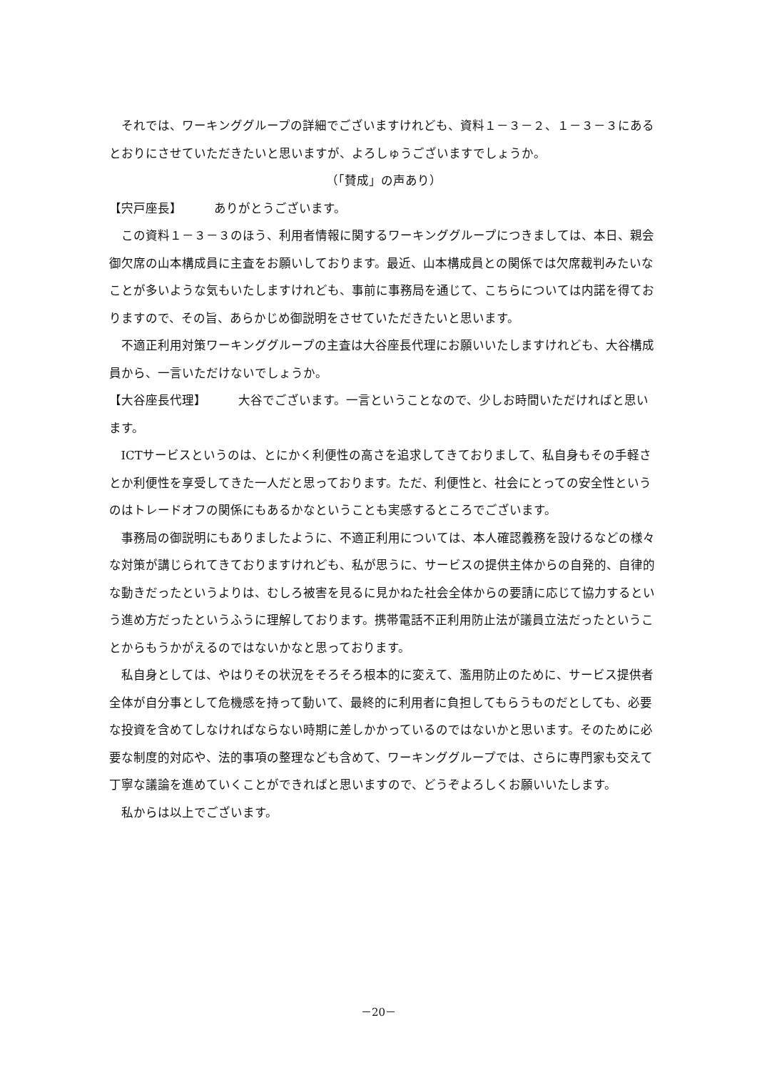それでは、ワーキンググループの詳細でございますけれども、資料１－３－２、１－３－３にあるとおりにさせていただきたいと思いますが、よろしゅうございますでしょうか。
（「賛成」の声あり）
【宍戸座長】 ありがとうございます。
この資料１－３－３のほう、利用者情報に関するワーキンググループにつきましては、本日、親会御欠席の山本構成員に主査をお願いしております。最近、山本構成員との関係では欠席裁判みたいなことが多いような気もいたしますけれども、事前に事務局を通じて、こちらについては内諾を得ておりますので、その旨、あらかじめ御説明をさせていただきたいと思います。
不適正利用対策ワーキンググループの主査は大谷座長代理にお願いいたしますけれども、大谷構成員から、一言いただけないでしょうか。
【大谷座長代理】 大谷でございます。一言ということなので、少しお時間いただければと思います。
ICTサービスというのは、とにかく利便性の高さを追求してきておりまして、私自身もその手軽さとか利便性を享受してきた一人だと思っております。ただ、利便性と、社会にとっての安全性というのはトレードオフの関係にもあるかなということも実感するところでございます。
事務局の御説明にもありましたように、不適正利用については、本人確認義務を設けるなどの様々な対策が講じられてきておりますけれども、私が思うに、サービスの提供主体からの自発的、自律的な動きだったというよりは、むしろ被害を見るに見かねた社会全体からの要請に応じて協力するという進め方だったというふうに理解しております。携帯電話不正利用防止法が議員立法だったということからもうかがえるのではないかなと思っております。
私自身としては、やはりその状況をそろそろ根本的に変えて、濫用防止のために、サービス提供者全体が自分事として危機感を持って動いて、最終的に利用者に負担してもらうものだとしても、必要な投資を含めてしなければならない時期に差しかかっているのではないかと思います。そのために必要な制度的対応や、法的事項の整理なども含めて、ワーキンググループでは、さらに専門家も交えて丁寧な議論を進めていくことができればと思いますので、どうぞよろしくお願いいたします。
私からは以上でございます。
－20－